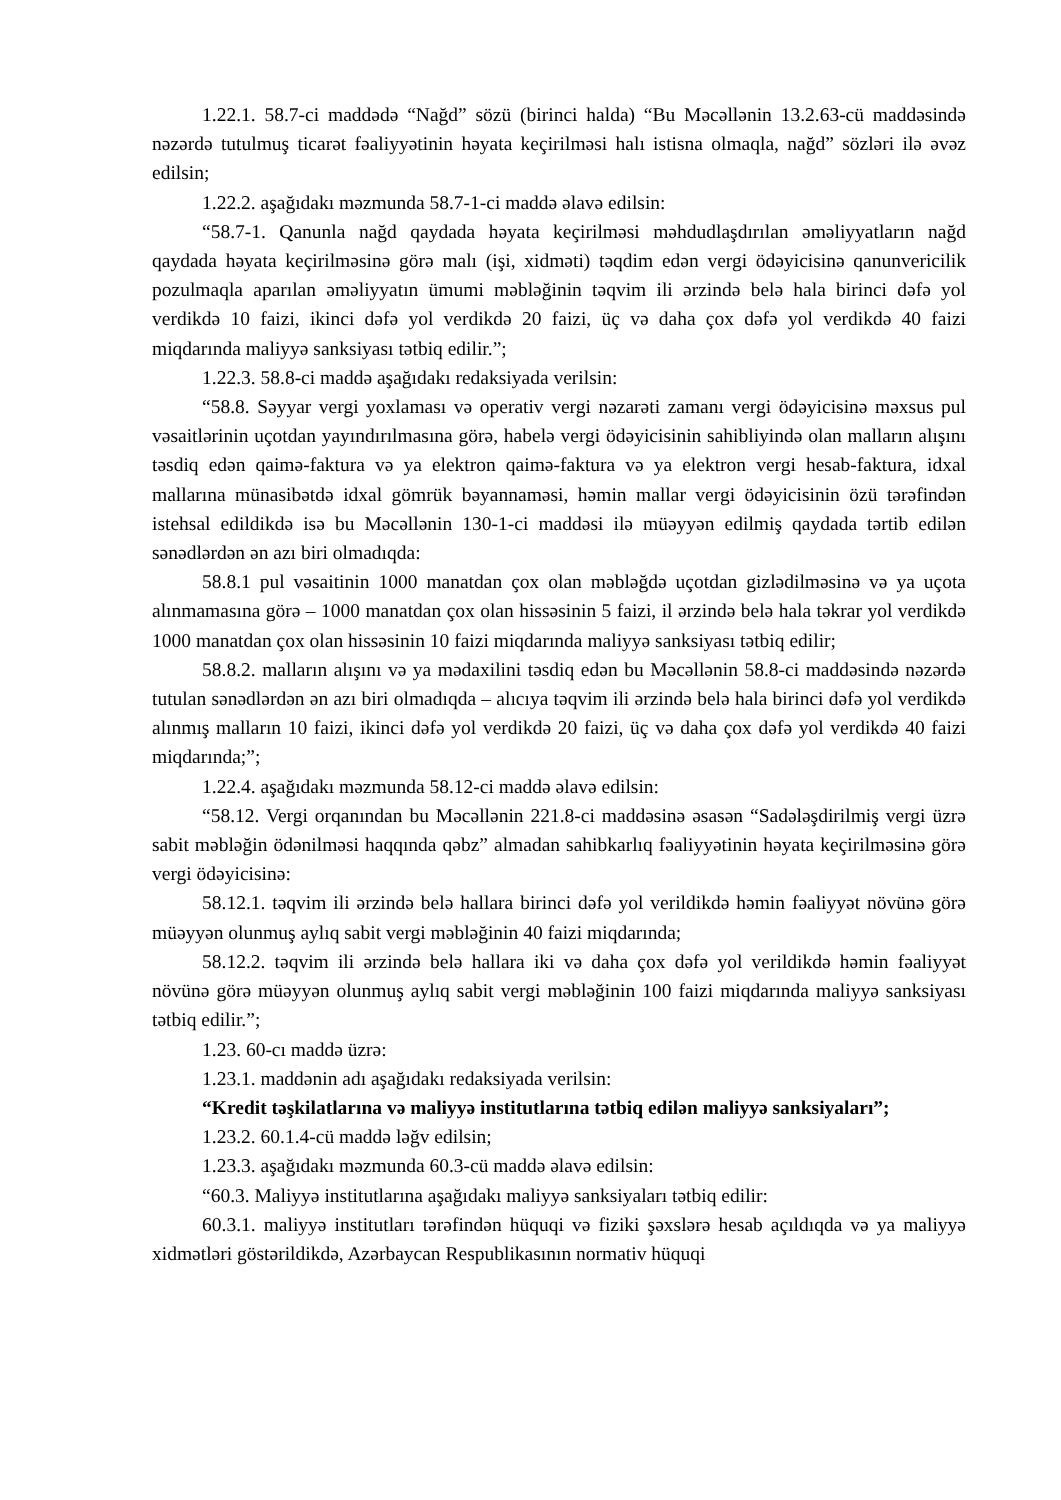1.22.1. 58.7-ci maddədə “Nağd” sözü (birinci halda) “Bu Məcəllənin 13.2.63-cü maddəsində nəzərdə tutulmuş ticarət fəaliyyətinin həyata keçirilməsi halı istisna olmaqla, nağd” sözləri ilə əvəz edilsin;
1.22.2. aşağıdakı məzmunda 58.7-1-ci maddə əlavə edilsin:
“58.7-1. Qanunla nağd qaydada həyata keçirilməsi məhdudlaşdırılan əməliyyatların nağd qaydada həyata keçirilməsinə görə malı (işi, xidməti) təqdim edən vergi ödəyicisinə qanunvericilik pozulmaqla aparılan əməliyyatın ümumi məbləğinin təqvim ili ərzində belə hala birinci dəfə yol verdikdə 10 faizi, ikinci dəfə yol verdikdə 20 faizi, üç və daha çox dəfə yol verdikdə 40 faizi miqdarında maliyyə sanksiyası tətbiq edilir.”;
1.22.3. 58.8-ci maddə aşağıdakı redaksiyada verilsin:
“58.8. Səyyar vergi yoxlaması və operativ vergi nəzarəti zamanı vergi ödəyicisinə məxsus pul vəsaitlərinin uçotdan yayındırılmasına görə, habelə vergi ödəyicisinin sahibliyində olan malların alışını təsdiq edən qaimə-faktura və ya elektron qaimə-faktura və ya elektron vergi hesab-faktura, idxal mallarına münasibətdə idxal gömrük bəyannaməsi, həmin mallar vergi ödəyicisinin özü tərəfindən istehsal edildikdə isə bu Məcəllənin 130-1-ci maddəsi ilə müəyyən edilmiş qaydada tərtib edilən sənədlərdən ən azı biri olmadıqda:
58.8.1 pul vəsaitinin 1000 manatdan çox olan məbləğdə uçotdan gizlədilməsinə və ya uçota alınmamasına görə – 1000 manatdan çox olan hissəsinin 5 faizi, il ərzində belə hala təkrar yol verdikdə 1000 manatdan çox olan hissəsinin 10 faizi miqdarında maliyyə sanksiyası tətbiq edilir;
58.8.2. malların alışını və ya mədaxilini təsdiq edən bu Məcəllənin 58.8-ci maddəsində nəzərdə tutulan sənədlərdən ən azı biri olmadıqda – alıcıya təqvim ili ərzində belə hala birinci dəfə yol verdikdə alınmış malların 10 faizi, ikinci dəfə yol verdikdə 20 faizi, üç və daha çox dəfə yol verdikdə 40 faizi miqdarında;”;
1.22.4. aşağıdakı məzmunda 58.12-ci maddə əlavə edilsin:
“58.12. Vergi orqanından bu Məcəllənin 221.8-ci maddəsinə əsasən “Sadələşdirilmiş vergi üzrə sabit məbləğin ödənilməsi haqqında qəbz” almadan sahibkarlıq fəaliyyətinin həyata keçirilməsinə görə vergi ödəyicisinə:
58.12.1. təqvim ili ərzində belə hallara birinci dəfə yol verildikdə həmin fəaliyyət növünə görə müəyyən olunmuş aylıq sabit vergi məbləğinin 40 faizi miqdarında;
58.12.2. təqvim ili ərzində belə hallara iki və daha çox dəfə yol verildikdə həmin fəaliyyət növünə görə müəyyən olunmuş aylıq sabit vergi məbləğinin 100 faizi miqdarında maliyyə sanksiyası tətbiq edilir.”;
1.23. 60-cı maddə üzrə:
1.23.1. maddənin adı aşağıdakı redaksiyada verilsin:
“Kredit təşkilatlarına və maliyyə institutlarına tətbiq edilən maliyyə sanksiyaları”;
1.23.2. 60.1.4-cü maddə ləğv edilsin;
1.23.3. aşağıdakı məzmunda 60.3-cü maddə əlavə edilsin:
“60.3. Maliyyə institutlarına aşağıdakı maliyyə sanksiyaları tətbiq edilir:
60.3.1. maliyyə institutları tərəfindən hüquqi və fiziki şəxslərə hesab açıldıqda və ya maliyyə xidmətləri göstərildikdə, Azərbaycan Respublikasının normativ hüquqi